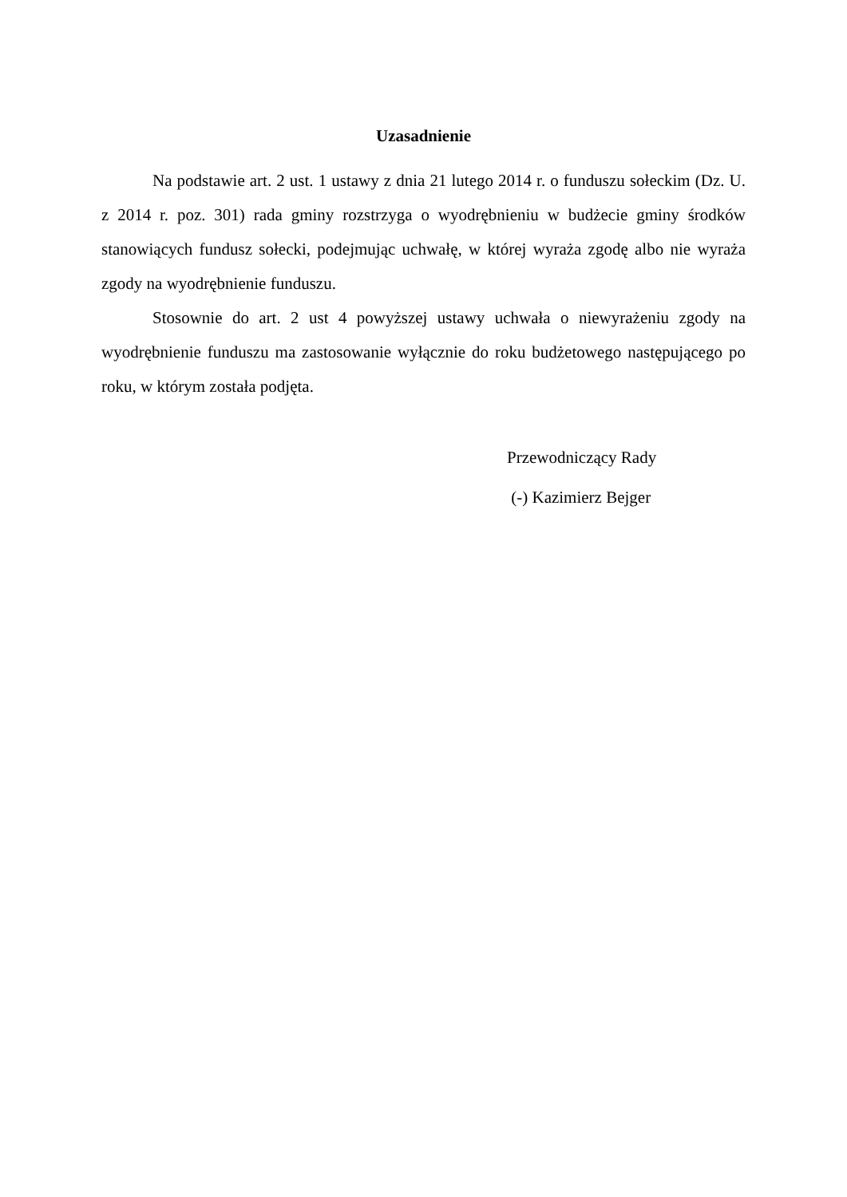Uzasadnienie
Na podstawie art. 2 ust. 1 ustawy z dnia 21 lutego 2014 r. o funduszu sołeckim (Dz. U. z 2014 r. poz. 301) rada gminy rozstrzyga o wyodrębnieniu w budżecie gminy środków stanowiących fundusz sołecki, podejmując uchwałę, w której wyraża zgodę albo nie wyraża zgody na wyodrębnienie funduszu.
Stosownie do art. 2 ust 4 powyższej ustawy uchwała o niewyrażeniu zgody na wyodrębnienie funduszu ma zastosowanie wyłącznie do roku budżetowego następującego po roku, w którym została podjęta.
Przewodniczący Rady
(-) Kazimierz Bejger